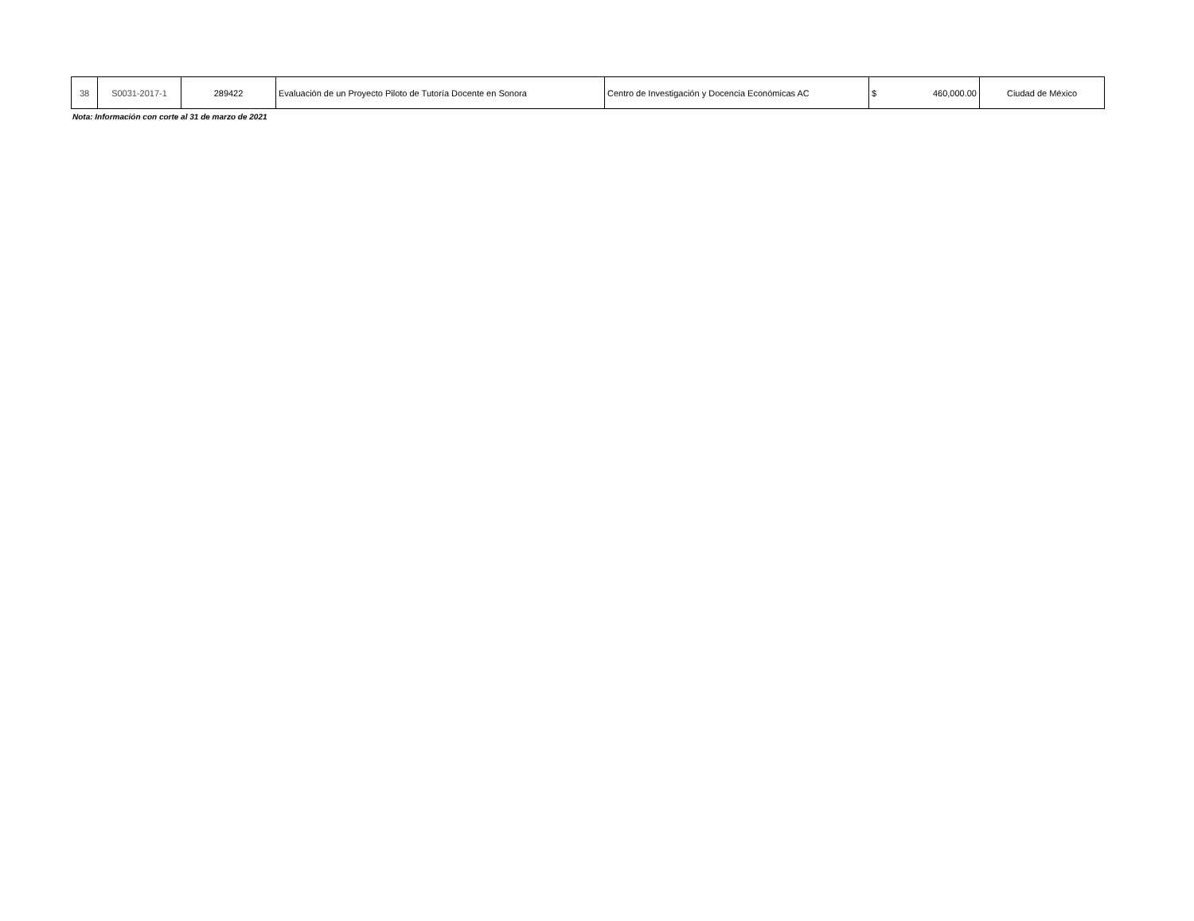| 38 | S0031-2017-1 | 289422 | Evaluación de un Proyecto Piloto de Tutoría Docente en Sonora | Centro de Investigación y Docencia Económicas AC | $ 460,000.00 | Ciudad de México |
Nota: Información con corte al 31 de marzo de 2021